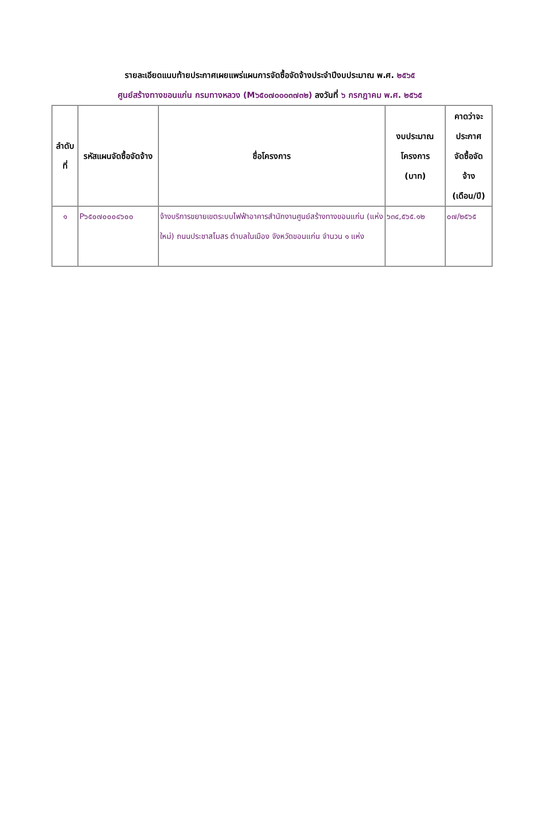รายละเอียดแนบท้ายประกาศเผยแพร่แผนการจัดซื้อจัดจ้างประจำปีงบประมาณ พ.ศ. ๒๕๖๕
ศูนย์สร้างทางขอนแก่น กรมทางหลวง (M๖๕๐๗๐๐๐๓๗๓๒) ลงวันที่ ๖ กรกฎาคม พ.ศ. ๒๕๖๕
| ลำดับที่ | รหัสแผนจัดซื้อจัดจ้าง | ชื่อโครงการ | งบประมาณ โครงการ (บาท) | คาดว่าจะ ประกาศ จัดซื้อจัด จ้าง (เดือน/ปี) |
| --- | --- | --- | --- | --- |
| ๑ | P๖๕๐๗๐๐๐๔๖๐๐ | จ้างบริการขยายเขตระบบไฟฟ้าอาคารสำนักงานศูนย์สร้างทางขอนแก่น (แห่งใหม่) ถนนประชาสโมสร ตำบลในเมือง จังหวัดขอนแก่น จำนวน ๑ แห่ง | ๖๓๔,๕๖๕.๑๒ | ๐๗/๒๕๖๕ |